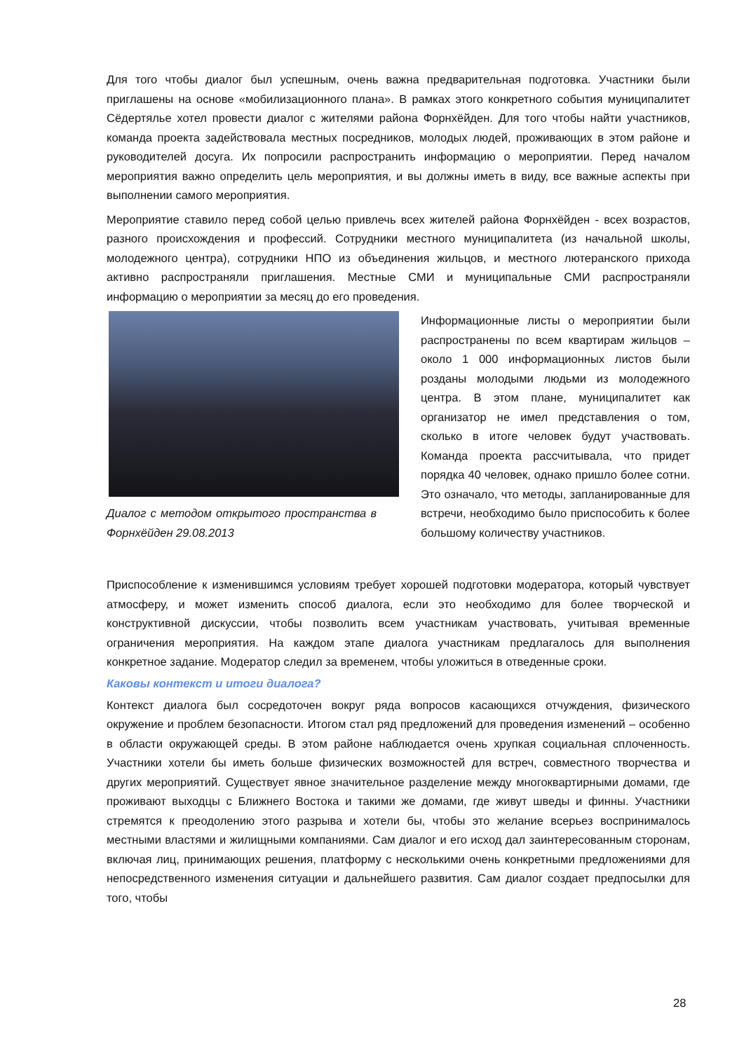Для того чтобы диалог был успешным, очень важна предварительная подготовка. Участники были приглашены на основе «мобилизационного плана». В рамках этого конкретного события муниципалитет Сёдертялье хотел провести диалог с жителями района Форнхёйден. Для того чтобы найти участников, команда проекта задействовала местных посредников, молодых людей, проживающих в этом районе и руководителей досуга. Их попросили распространить информацию о мероприятии. Перед началом мероприятия важно определить цель мероприятия, и вы должны иметь в виду, все важные аспекты при выполнении самого мероприятия.
Мероприятие ставило перед собой целью привлечь всех жителей района Форнхёйден - всех возрастов, разного происхождения и профессий. Сотрудники местного муниципалитета (из начальной школы, молодежного центра), сотрудники НПО из объединения жильцов, и местного лютеранского прихода активно распространяли приглашения. Местные СМИ и муниципальные СМИ распространяли информацию о мероприятии за месяц до его проведения.
Диалог с методом открытого пространства в Форнхёйден 29.08.2013
Информационные листы о мероприятии были распространены по всем квартирам жильцов – около 1 000 информационных листов были розданы молодыми людьми из молодежного центра. В этом плане, муниципалитет как организатор не имел представления о том, сколько в итоге человек будут участвовать. Команда проекта рассчитывала, что придет порядка 40 человек, однако пришло более сотни. Это означало, что методы, запланированные для встречи, необходимо было приспособить к более большому количеству участников.
Приспособление к изменившимся условиям требует хорошей подготовки модератора, который чувствует атмосферу, и может изменить способ диалога, если это необходимо для более творческой и конструктивной дискуссии, чтобы позволить всем участникам участвовать, учитывая временные ограничения мероприятия. На каждом этапе диалога участникам предлагалось для выполнения конкретное задание. Модератор следил за временем, чтобы уложиться в отведенные сроки.
Каковы контекст и итоги диалога?
Контекст диалога был сосредоточен вокруг ряда вопросов касающихся отчуждения, физического окружение и проблем безопасности. Итогом стал ряд предложений для проведения изменений – особенно в области окружающей среды. В этом районе наблюдается очень хрупкая социальная сплоченность. Участники хотели бы иметь больше физических возможностей для встреч, совместного творчества и других мероприятий. Существует явное значительное разделение между многоквартирными домами, где проживают выходцы с Ближнего Востока и такими же домами, где живут шведы и финны. Участники стремятся к преодолению этого разрыва и хотели бы, чтобы это желание всерьез воспринималось местными властями и жилищными компаниями. Сам диалог и его исход дал заинтересованным сторонам, включая лиц, принимающих решения, платформу с несколькими очень конкретными предложениями для непосредственного изменения ситуации и дальнейшего развития. Сам диалог создает предпосылки для того, чтобы
28